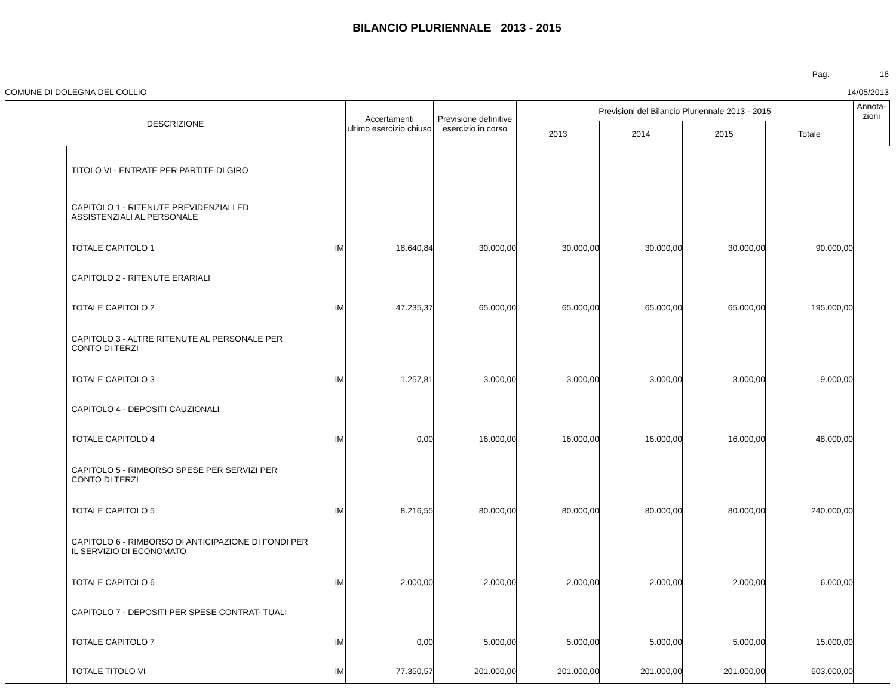BILANCIO PLURIENNALE 2013 - 2015
Pag. 16
COMUNE DI DOLEGNA DEL COLLIO 14/05/2013
| DESCRIZIONE | | | Accertamenti ultimo esercizio chiuso | Previsione definitive esercizio in corso | Previsioni del Bilancio Pluriennale 2013 - 2015 | | | | Annota- zioni |
| --- | --- | --- | --- | --- | --- | --- | --- | --- | --- |
| | | | | | 2013 | 2014 | 2015 | Totale | |
| | TITOLO VI - ENTRATE PER PARTITE DI GIRO | | | | | | | | |
| | CAPITOLO 1 - RITENUTE PREVIDENZIALI ED ASSISTENZIALI AL PERSONALE | | | | | | | | |
| | TOTALE CAPITOLO 1 | IM | 18.640,84 | 30.000,00 | 30.000,00 | 30.000,00 | 30.000,00 | 90.000,00 | |
| | CAPITOLO 2 - RITENUTE ERARIALI | | | | | | | | |
| | TOTALE CAPITOLO 2 | IM | 47.235,37 | 65.000,00 | 65.000,00 | 65.000,00 | 65.000,00 | 195.000,00 | |
| | CAPITOLO 3 - ALTRE RITENUTE AL PERSONALE PER CONTO DI TERZI | | | | | | | | |
| | TOTALE CAPITOLO 3 | IM | 1.257,81 | 3.000,00 | 3.000,00 | 3.000,00 | 3.000,00 | 9.000,00 | |
| | CAPITOLO 4 - DEPOSITI CAUZIONALI | | | | | | | | |
| | TOTALE CAPITOLO 4 | IM | 0,00 | 16.000,00 | 16.000,00 | 16.000,00 | 16.000,00 | 48.000,00 | |
| | CAPITOLO 5 - RIMBORSO SPESE PER SERVIZI PER CONTO DI TERZI | | | | | | | | |
| | TOTALE CAPITOLO 5 | IM | 8.216,55 | 80.000,00 | 80.000,00 | 80.000,00 | 80.000,00 | 240.000,00 | |
| | CAPITOLO 6 - RIMBORSO DI ANTICIPAZIONE DI FONDI PER IL SERVIZIO DI ECONOMATO | | | | | | | | |
| | TOTALE CAPITOLO 6 | IM | 2.000,00 | 2.000,00 | 2.000,00 | 2.000,00 | 2.000,00 | 6.000,00 | |
| | CAPITOLO 7 - DEPOSITI PER SPESE CONTRAT- TUALI | | | | | | | | |
| | TOTALE CAPITOLO 7 | IM | 0,00 | 5.000,00 | 5.000,00 | 5.000,00 | 5.000,00 | 15.000,00 | |
| | TOTALE TITOLO VI | IM | 77.350,57 | 201.000,00 | 201.000,00 | 201.000,00 | 201.000,00 | 603.000,00 | |